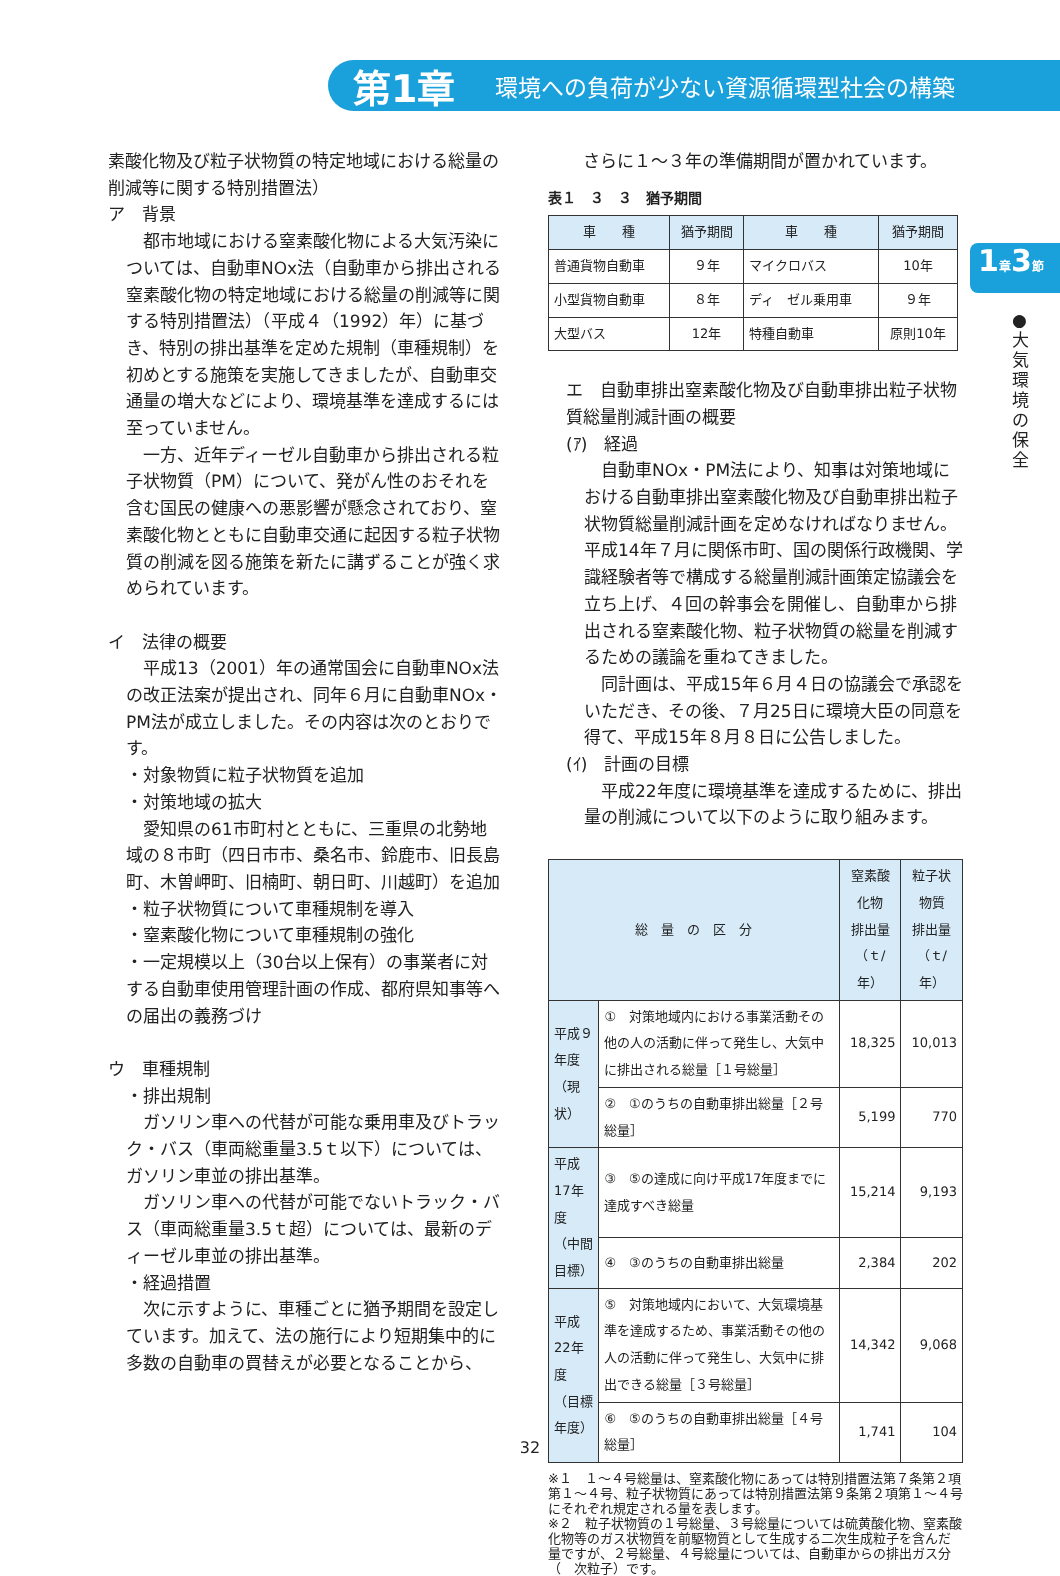第1章 環境への負荷が少ない資源循環型社会の構築
1章3節
●大気環境の保全
素酸化物及び粒子状物質の特定地域における総量の削減等に関する特別措置法）
ア　背景
　都市地域における窒素酸化物による大気汚染については、自動車NOx法（自動車から排出される窒素酸化物の特定地域における総量の削減等に関する特別措置法）（平成４（1992）年）に基づき、特別の排出基準を定めた規制（車種規制）を初めとする施策を実施してきましたが、自動車交通量の増大などにより、環境基準を達成するには至っていません。
　一方、近年ディーゼル自動車から排出される粒子状物質（PM）について、発がん性のおそれを含む国民の健康への悪影響が懸念されており、窒素酸化物とともに自動車交通に起因する粒子状物質の削減を図る施策を新たに講ずることが強く求められています。
イ　法律の概要
　平成13（2001）年の通常国会に自動車NOx法の改正法案が提出され、同年６月に自動車NOx・PM法が成立しました。その内容は次のとおりです。
・対象物質に粒子状物質を追加
・対策地域の拡大
　愛知県の61市町村とともに、三重県の北勢地域の８市町（四日市市、桑名市、鈴鹿市、旧長島町、木曽岬町、旧楠町、朝日町、川越町）を追加
・粒子状物質について車種規制を導入
・窒素酸化物について車種規制の強化
・一定規模以上（30台以上保有）の事業者に対する自動車使用管理計画の作成、都府県知事等への届出の義務づけ
ウ　車種規制
・排出規制
　ガソリン車への代替が可能な乗用車及びトラック・バス（車両総重量3.5ｔ以下）については、ガソリン車並の排出基準。
　ガソリン車への代替が可能でないトラック・バス（車両総重量3.5ｔ超）については、最新のディーゼル車並の排出基準。
・経過措置
　次に示すように、車種ごとに猶予期間を設定しています。加えて、法の施行により短期集中的に多数の自動車の買替えが必要となることから、
　さらに１〜３年の準備期間が置かれています。
表１　３　３　猶予期間
| 車 種 | 猶予期間 | 車 種 | 猶予期間 |
| --- | --- | --- | --- |
| 普通貨物自動車 | ９年 | マイクロバス | 10年 |
| 小型貨物自動車 | ８年 | ディ ゼル乗用車 | ９年 |
| 大型バス | 12年 | 特種自動車 | 原則10年 |
エ　自動車排出窒素酸化物及び自動車排出粒子状物質総量削減計画の概要
(ｱ)　経過
　自動車NOx・PM法により、知事は対策地域における自動車排出窒素酸化物及び自動車排出粒子状物質総量削減計画を定めなければなりません。平成14年７月に関係市町、国の関係行政機関、学識経験者等で構成する総量削減計画策定協議会を立ち上げ、４回の幹事会を開催し、自動車から排出される窒素酸化物、粒子状物質の総量を削減するための議論を重ねてきました。
　同計画は、平成15年６月４日の協議会で承認をいただき、その後、７月25日に環境大臣の同意を得て、平成15年８月８日に公告しました。
(ｲ)　計画の目標
　平成22年度に環境基準を達成するために、排出量の削減について以下のように取り組みます。
| 総 量 の 区 分 | | 窒素酸化物 排出量 （ｔ/年） | 粒子状物質 排出量 （ｔ/年） |
| --- | --- | --- | --- |
| 平成９年度 （現状） | ① 対策地域内における事業活動その他の人の活動に伴って発生し、大気中に排出される総量［１号総量］ | 18,325 | 10,013 |
| | ② ①のうちの自動車排出総量［２号総量］ | 5,199 | 770 |
| 平成17年度 （中間目標） | ③ ⑤の達成に向け平成17年度までに達成すべき総量 | 15,214 | 9,193 |
| | ④ ③のうちの自動車排出総量 | 2,384 | 202 |
| 平成22年度 （目標年度） | ⑤ 対策地域内において、大気環境基準を達成するため、事業活動その他の人の活動に伴って発生し、大気中に排出できる総量［３号総量］ | 14,342 | 9,068 |
| | ⑥ ⑤のうちの自動車排出総量［４号総量］ | 1,741 | 104 |
※１　１〜４号総量は、窒素酸化物にあっては特別措置法第７条第２項第１〜４号、粒子状物質にあっては特別措置法第９条第２項第１〜４号にそれぞれ規定される量を表します。
※２　粒子状物質の１号総量、３号総量については硫黄酸化物、窒素酸化物等のガス状物質を前駆物質として生成する二次生成粒子を含んだ量ですが、２号総量、４号総量については、自動車からの排出ガス分（　次粒子）です。
32